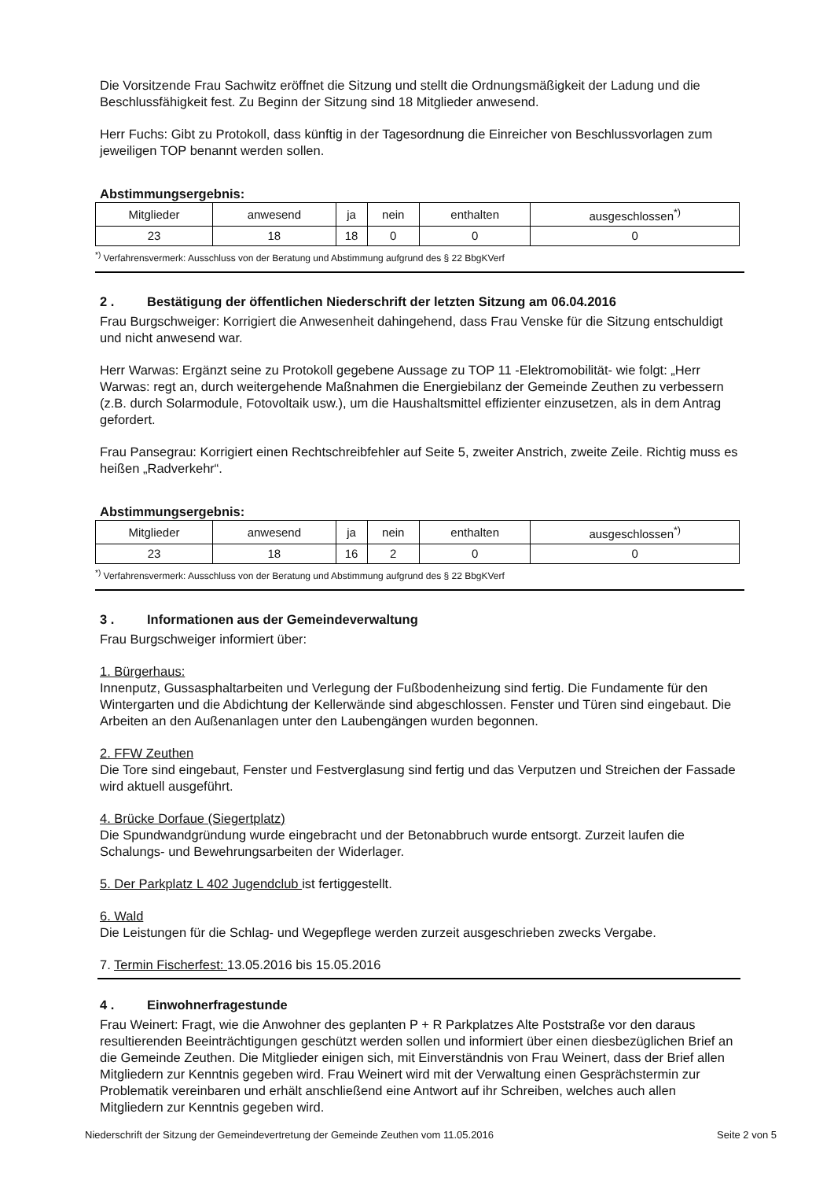Die Vorsitzende Frau Sachwitz eröffnet die Sitzung und stellt die Ordnungsmäßigkeit der Ladung und die Beschlussfähigkeit fest. Zu Beginn der Sitzung sind 18 Mitglieder anwesend.
Herr Fuchs: Gibt zu Protokoll, dass künftig in der Tagesordnung die Einreicher von Beschlussvorlagen zum jeweiligen TOP benannt werden sollen.
Abstimmungsergebnis:
| Mitglieder | anwesend | ja | nein | enthalten | ausgeschlossen<sup>*)</sup> |
| 23 | 18 | 18 | 0 | 0 | 0 |
<sup>*)</sup> Verfahrensvermerk: Ausschluss von der Beratung und Abstimmung aufgrund des § 22 BbgKVerf
2 . Bestätigung der öffentlichen Niederschrift der letzten Sitzung am 06.04.2016
Frau Burgschweiger: Korrigiert die Anwesenheit dahingehend, dass Frau Venske für die Sitzung entschuldigt und nicht anwesend war.
Herr Warwas: Ergänzt seine zu Protokoll gegebene Aussage zu TOP 11 -Elektromobilität- wie folgt: „Herr Warwas: regt an, durch weitergehende Maßnahmen die Energiebilanz der Gemeinde Zeuthen zu verbessern (z.B. durch Solarmodule, Fotovoltaik usw.), um die Haushaltsmittel effizienter einzusetzen, als in dem Antrag gefordert.
Frau Pansegrau: Korrigiert einen Rechtschreibfehler auf Seite 5, zweiter Anstrich, zweite Zeile. Richtig muss es heißen „Radverkehr“.
Abstimmungsergebnis:
| Mitglieder | anwesend | ja | nein | enthalten | ausgeschlossen<sup>*)</sup> |
| 23 | 18 | 16 | 2 | 0 | 0 |
<sup>*)</sup> Verfahrensvermerk: Ausschluss von der Beratung und Abstimmung aufgrund des § 22 BbgKVerf
3 . Informationen aus der Gemeindeverwaltung
Frau Burgschweiger informiert über:
1. Bürgerhaus:
Innenputz, Gussasphaltarbeiten und Verlegung der Fußbodenheizung sind fertig. Die Fundamente für den Wintergarten und die Abdichtung der Kellerwände sind abgeschlossen. Fenster und Türen sind eingebaut. Die Arbeiten an den Außenanlagen unter den Laubengängen wurden begonnen.
2. FFW Zeuthen
Die Tore sind eingebaut, Fenster und Festverglasung sind fertig und das Verputzen und Streichen der Fassade wird aktuell ausgeführt.
4. Brücke Dorfaue (Siegertplatz)
Die Spundwandgründung wurde eingebracht und der Betonabbruch wurde entsorgt. Zurzeit laufen die Schalungs- und Bewehrungsarbeiten der Widerlager.
5. Der Parkplatz L 402 Jugendclub ist fertiggestellt.
6. Wald
Die Leistungen für die Schlag- und Wegepflege werden zurzeit ausgeschrieben zwecks Vergabe.
7. Termin Fischerfest: 13.05.2016 bis 15.05.2016
4 . Einwohnerfragestunde
Frau Weinert: Fragt, wie die Anwohner des geplanten P + R Parkplatzes Alte Poststraße vor den daraus resultierenden Beeinträchtigungen geschützt werden sollen und informiert über einen diesbezüglichen Brief an die Gemeinde Zeuthen. Die Mitglieder einigen sich, mit Einverständnis von Frau Weinert, dass der Brief allen Mitgliedern zur Kenntnis gegeben wird. Frau Weinert wird mit der Verwaltung einen Gesprächstermin zur Problematik vereinbaren und erhält anschließend eine Antwort auf ihr Schreiben, welches auch allen Mitgliedern zur Kenntnis gegeben wird.
Niederschrift der Sitzung der Gemeindevertretung der Gemeinde Zeuthen vom 11.05.2016 Seite 2 von 5